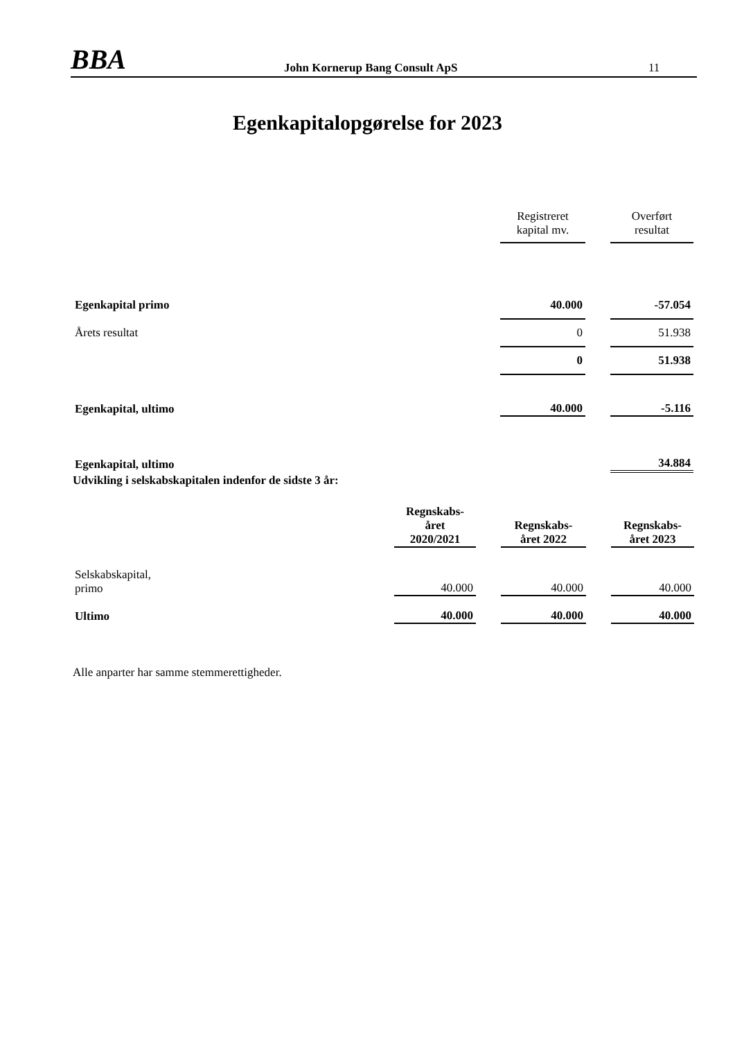BBA John Kornerup Bang Consult ApS 11
Egenkapitalopgørelse for 2023
| | Registreret kapital mv. | | Overført resultat |
| Egenkapital primo | 40.000 | | -57.054 |
| Årets resultat | 0 | | 51.938 |
| | 0 | | 51.938 |
| Egenkapital, ultimo | 40.000 | | -5.116 |
| Egenkapital, ultimo | | | 34.884 |
Udvikling i selskabskapitalen indenfor de sidste 3 år:
| | Regnskabs- året 2020/2021 | | Regnskabs- året 2022 | | Regnskabs- året 2023 |
| Selskabskapital, primo | 40.000 | | 40.000 | | 40.000 |
| Ultimo | 40.000 | | 40.000 | | 40.000 |
Alle anparter har samme stemmerettigheder.